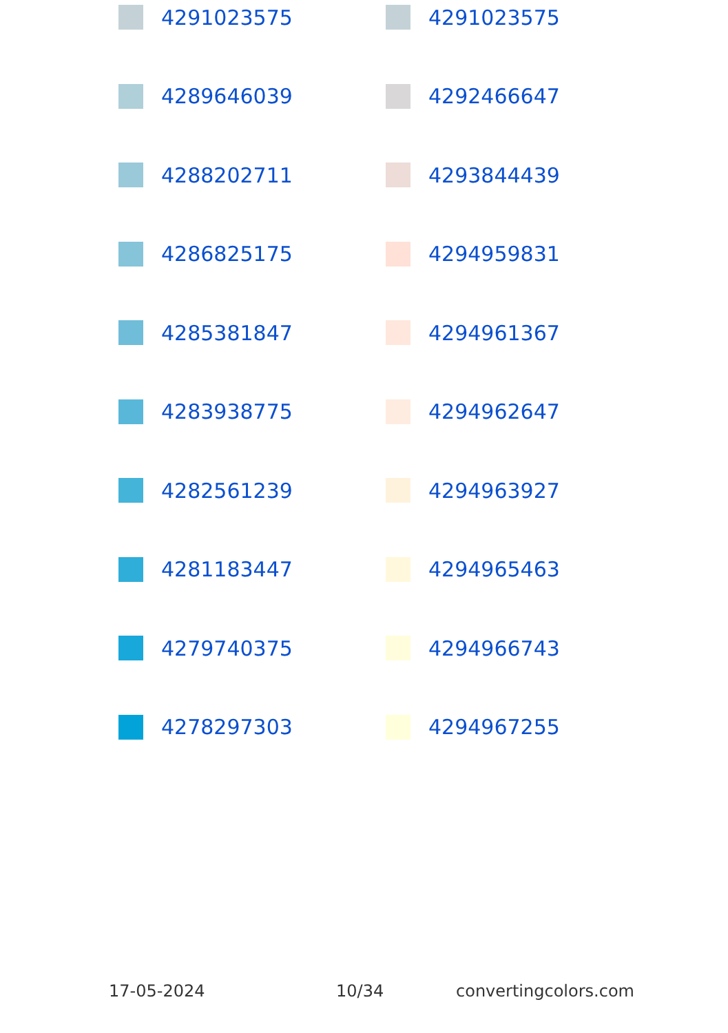4291023575 4291023575
4289646039 4292466647
4288202711 4293844439
4286825175 4294959831
4285381847 4294961367
4283938775 4294962647
4282561239 4294963927
4281183447 4294965463
4279740375 4294966743
4278297303 4294967255
17-05-2024 10/34 convertingcolors.com